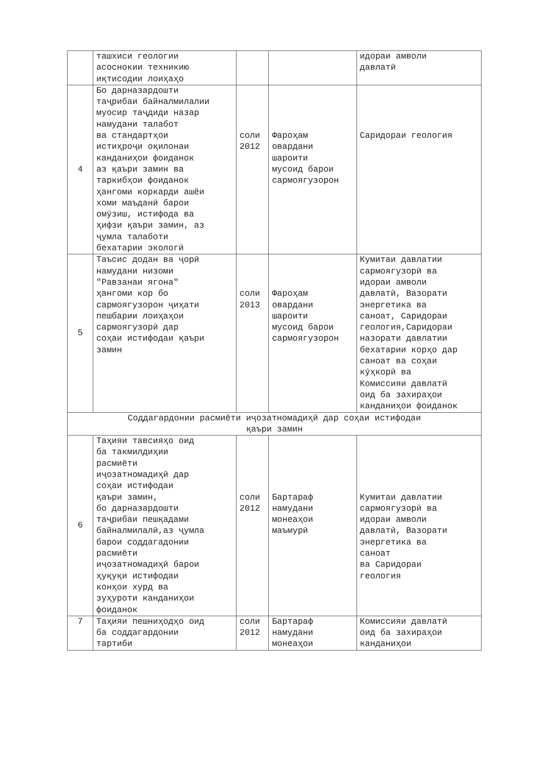| | ташхиси геологии асоснокии техникию иқтисодии лоиҳаҳо | | | идораи амволи давлатӣ |
| 4 | Бо дарназардошти таҷрибаи байналмилалии муосир таҷдиди назар намудани талабот ва стандартҳои истиҳроҷи оқилонаи канданиҳои фоиданок аз қаъри замин ва таркибҳои фоиданок ҳангоми коркарди ашёи хоми маъданӣ барои омӯзиш, истифода ва ҳифзи қаъри замин, аз ҷумла талаботи бехатарии экологӣ | соли 2012 | Фароҳам овардани шароити мусоид барои сармоягузорон | Саридораи геология |
| 5 | Таъсис додан ва ҷорӣ намудани низоми "Равзанаи ягона" ҳангоми кор бо сармоягузорон ҷиҳати пешбарии лоиҳаҳои сармоягузорӣ дар соҳаи истифодаи қаъри замин | соли 2013 | Фароҳам овардани шароити мусоид барои сармоягузорон | Кумитаи давлатии сармоягузорӣ ва идораи амволи давлатӣ, Вазорати энергетика ва саноат, Саридораи геология,Саридораи назорати давлатии бехатарии корҳо дар саноат ва соҳаи кӯҳкорӣ ва Комиссияи давлатӣ оид ба захираҳои канданиҳои фоиданок |
| Соддагардонии расмиёти иҷозатномадиҳӣ дар соҳаи истифодаи қаъри замин | | | | |
| 6 | Таҳияи тавсияҳо оид ба такмилдиҳии расмиёти иҷозатномадиҳӣ дар соҳаи истифодаи қаъри замин, бо дарназардошти таҷрибаи пешқадами байналмилалӣ,аз ҷумла барои соддагадонии расмиёти иҷозатномадиҳӣ барои ҳуқуқи истифодаи конҳои хурд ва зуҳуроти канданиҳои фоиданок | соли 2012 | Бартараф намудани монеаҳои маъмурӣ | Кумитаи давлатии сармоягузорӣ ва идораи амволи давлатӣ, Вазорати энергетика ва саноат ва Саридораи геология |
| 7 | Таҳияи пешниҳодҳо оид ба соддагардонии тартиби | соли 2012 | Бартараф намудани монеаҳои | Комиссияи давлатӣ оид ба захираҳои канданиҳои |